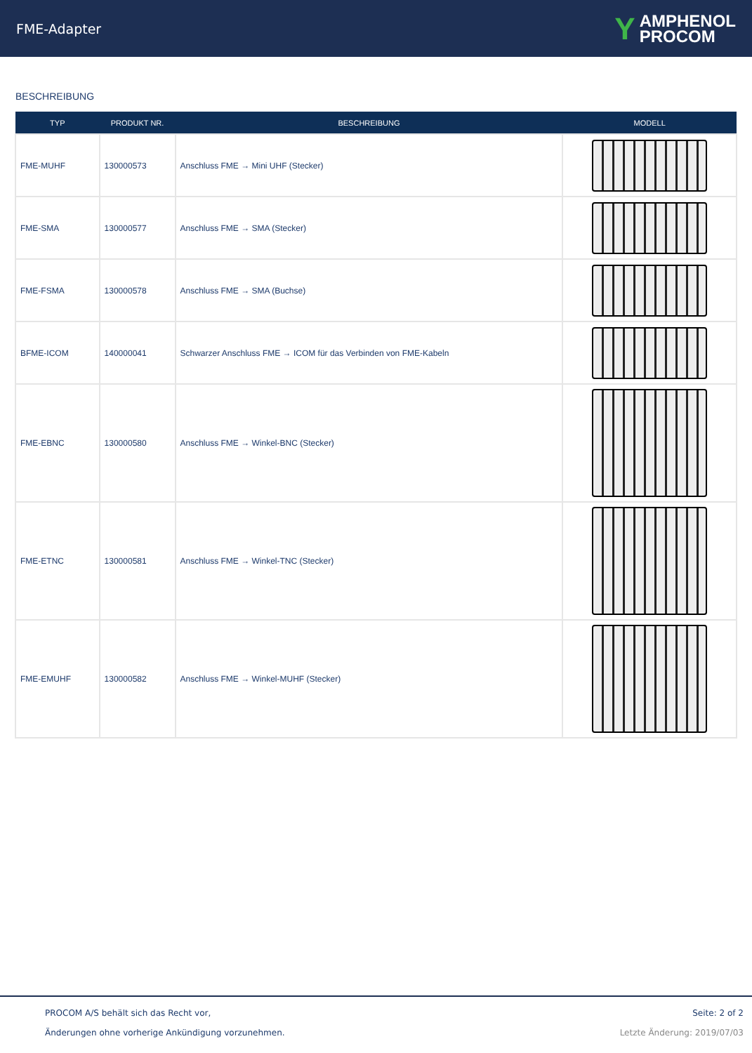FME-Adapter
Y AMPHENOL
PROCOM
BESCHREIBUNG
| TYP | PRODUKT NR. | BESCHREIBUNG | MODELL |
| --- | --- | --- | --- |
| FME-MUHF | 130000573 | Anschluss FME → Mini UHF (Stecker) | |
| FME-SMA | 130000577 | Anschluss FME → SMA (Stecker) | |
| FME-FSMA | 130000578 | Anschluss FME → SMA (Buchse) | |
| BFME-ICOM | 140000041 | Schwarzer Anschluss FME → ICOM für das Verbinden von FME-Kabeln | |
| FME-EBNC | 130000580 | Anschluss FME → Winkel-BNC (Stecker) | |
| FME-ETNC | 130000581 | Anschluss FME → Winkel-TNC (Stecker) | |
| FME-EMUHF | 130000582 | Anschluss FME → Winkel-MUHF (Stecker) | |
PROCOM A/S behält sich das Recht vor,
Änderungen ohne vorherige Ankündigung vorzunehmen.
Seite: 2 of 2
Letzte Änderung: 2019/07/03